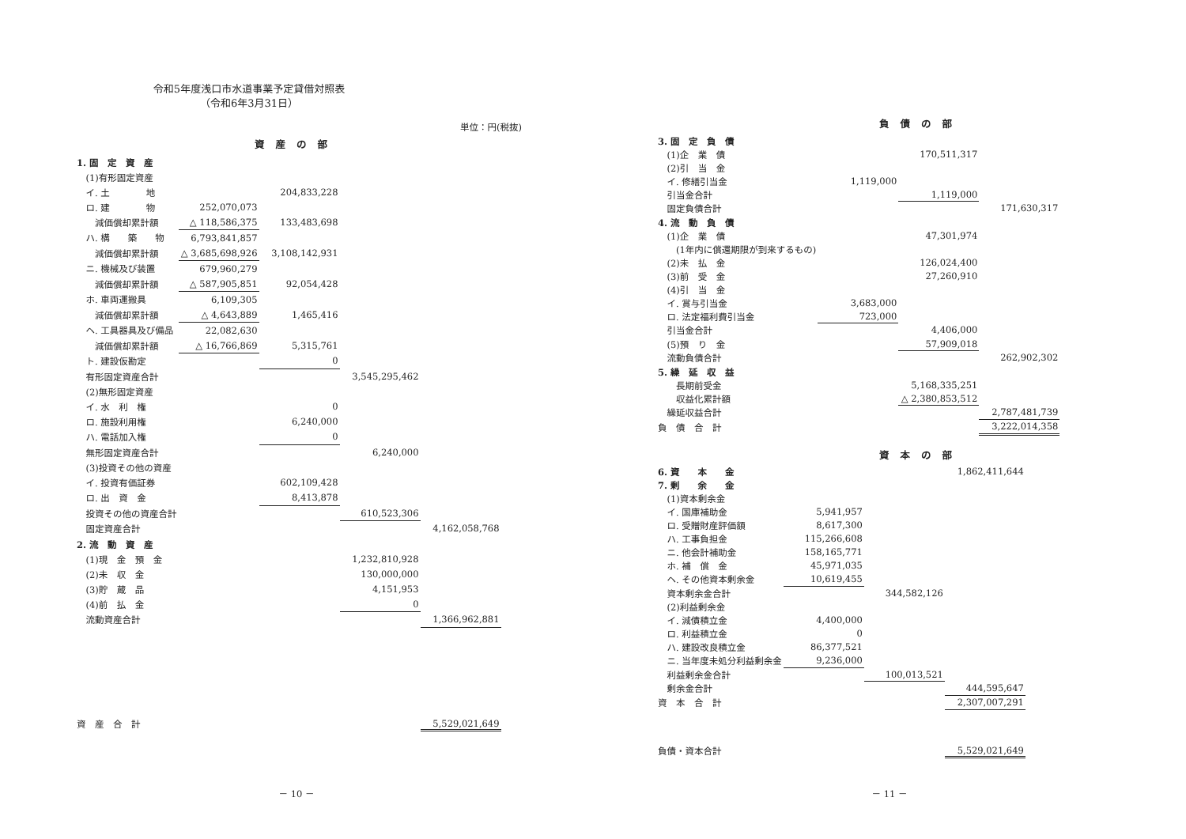令和5年度浅口市水道事業予定貸借対照表
（令和6年3月31日）
単位：円(税抜)
資産の部
| 1. 固 定 資 産 | | | | |
| (1)有形固定資産 | | | | |
| イ. 土 地 | | 204,833,228 | | |
| ロ. 建 物 | 252,070,073 | | | |
| 減価償却累計額 | △ 118,586,375 | 133,483,698 | | |
| ハ. 構 築 物 | 6,793,841,857 | | | |
| 減価償却累計額 | △ 3,685,698,926 | 3,108,142,931 | | |
| ニ. 機械及び装置 | 679,960,279 | | | |
| 減価償却累計額 | △ 587,905,851 | 92,054,428 | | |
| ホ. 車両運搬具 | 6,109,305 | | | |
| 減価償却累計額 | △ 4,643,889 | 1,465,416 | | |
| ヘ. 工具器具及び備品 | 22,082,630 | | | |
| 減価償却累計額 | △ 16,766,869 | 5,315,761 | | |
| ト. 建設仮勘定 | | 0 | | |
| 有形固定資産合計 | | | 3,545,295,462 | |
| (2)無形固定資産 | | | | |
| イ. 水 利 権 | | 0 | | |
| ロ. 施設利用権 | | 6,240,000 | | |
| ハ. 電話加入権 | | 0 | | |
| 無形固定資産合計 | | | 6,240,000 | |
| (3)投資その他の資産 | | | | |
| イ. 投資有価証券 | | 602,109,428 | | |
| ロ. 出 資 金 | | 8,413,878 | | |
| 投資その他の資産合計 | | | 610,523,306 | |
| 固定資産合計 | | | | 4,162,058,768 |
| 2. 流 動 資 産 | | | | |
| (1)現 金 預 金 | | | 1,232,810,928 | |
| (2)未 収 金 | | | 130,000,000 | |
| (3)貯 蔵 品 | | | 4,151,953 | |
| (4)前 払 金 | | | 0 | |
| 流動資産合計 | | | | 1,366,962,881 |
| 資 産 合 計 | | | | 5,529,021,649 |
－ 10 －
負債の部
| 3. 固 定 負 債 | | | |
| (1)企 業 債 | | 170,511,317 | |
| (2)引 当 金 | | | |
| イ. 修繕引当金 | 1,119,000 | | |
| 引当金合計 | | 1,119,000 | |
| 固定負債合計 | | | 171,630,317 |
| 4. 流 動 負 債 | | | |
| (1)企 業 債 | | 47,301,974 | |
| (1年内に償還期限が到来するもの) | | | |
| (2)未 払 金 | | 126,024,400 | |
| (3)前 受 金 | | 27,260,910 | |
| (4)引 当 金 | | | |
| イ. 賞与引当金 | 3,683,000 | | |
| ロ. 法定福利費引当金 | 723,000 | | |
| 引当金合計 | | 4,406,000 | |
| (5)預 り 金 | | 57,909,018 | |
| 流動負債合計 | | | 262,902,302 |
| 5. 繰 延 収 益 | | | |
| 長期前受金 | | 5,168,335,251 | |
| 収益化累計額 | | △ 2,380,853,512 | |
| 繰延収益合計 | | | 2,787,481,739 |
| 負 債 合 計 | | | 3,222,014,358 |
資本の部
| 6. 資 本 金 | | | 1,862,411,644 |
| 7. 剰 余 金 | | | |
| (1)資本剰余金 | | | |
| イ. 国庫補助金 | 5,941,957 | | |
| ロ. 受贈財産評価額 | 8,617,300 | | |
| ハ. 工事負担金 | 115,266,608 | | |
| ニ. 他会計補助金 | 158,165,771 | | |
| ホ. 補 償 金 | 45,971,035 | | |
| ヘ. その他資本剰余金 | 10,619,455 | | |
| 資本剰余金合計 | | 344,582,126 | |
| (2)利益剰余金 | | | |
| イ. 減債積立金 | 4,400,000 | | |
| ロ. 利益積立金 | 0 | | |
| ハ. 建設改良積立金 | 86,377,521 | | |
| ニ. 当年度未処分利益剰余金 | 9,236,000 | | |
| 利益剰余金合計 | | 100,013,521 | |
| 剰余金合計 | | | 444,595,647 |
| 資 本 合 計 | | | 2,307,007,291 |
| 負債・資本合計 | | | 5,529,021,649 |
－ 11 －